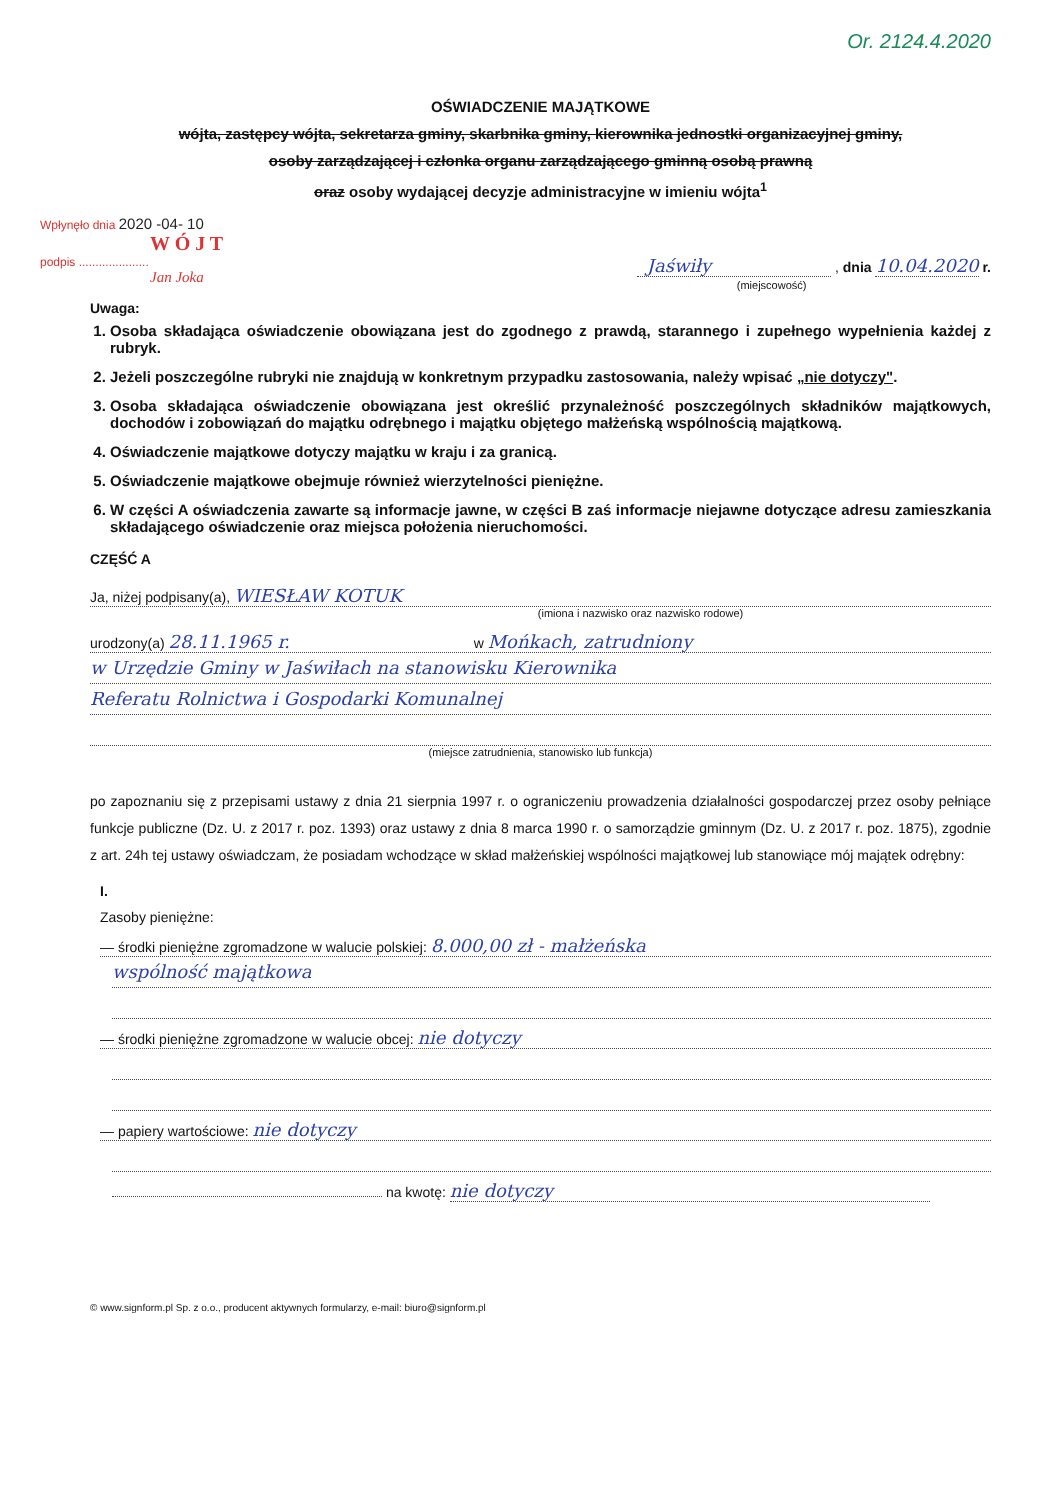Or. 2124.4.2020
OŚWIADCZENIE MAJĄTKOWE
wójta, zastępcy wójta, sekretarza gminy, skarbnika gminy, kierownika jednostki organizacyjnej gminy,
osoby zarządzającej i członka organu zarządzającego gminną osobą prawną
oraz osoby wydającej decyzje administracyjne w imieniu wójta<sup>1</sup>
Wpłynęło dnia 2020 -04- 10
W Ó J T
podpis .....................
Jan Joka
Jaświły , dnia 10.04.2020 r.
(miejscowość)
Uwaga:
1. Osoba składająca oświadczenie obowiązana jest do zgodnego z prawdą, starannego i zupełnego wypełnienia każdej z rubryk.
2. Jeżeli poszczególne rubryki nie znajdują w konkretnym przypadku zastosowania, należy wpisać „nie dotyczy".
3. Osoba składająca oświadczenie obowiązana jest określić przynależność poszczególnych składników majątkowych, dochodów i zobowiązań do majątku odrębnego i majątku objętego małżeńską wspólnością majątkową.
4. Oświadczenie majątkowe dotyczy majątku w kraju i za granicą.
5. Oświadczenie majątkowe obejmuje również wierzytelności pieniężne.
6. W części A oświadczenia zawarte są informacje jawne, w części B zaś informacje niejawne dotyczące adresu zamieszkania składającego oświadczenie oraz miejsca położenia nieruchomości.
CZĘŚĆ A
Ja, niżej podpisany(a), WIESŁAW KOTUK
(imiona i nazwisko oraz nazwisko rodowe)
urodzony(a) 28.11.1965 r. w Mońkach, zatrudniony
w Urzędzie Gminy w Jaświłach na stanowisku Kierownika
Referatu Rolnictwa i Gospodarki Komunalnej
(miejsce zatrudnienia, stanowisko lub funkcja)
po zapoznaniu się z przepisami ustawy z dnia 21 sierpnia 1997 r. o ograniczeniu prowadzenia działalności gospodarczej przez osoby pełniące funkcje publiczne (Dz. U. z 2017 r. poz. 1393) oraz ustawy z dnia 8 marca 1990 r. o samorządzie gminnym (Dz. U. z 2017 r. poz. 1875), zgodnie z art. 24h tej ustawy oświadczam, że posiadam wchodzące w skład małżeńskiej wspólności majątkowej lub stanowiące mój majątek odrębny:
I.
Zasoby pieniężne:
— środki pieniężne zgromadzone w walucie polskiej: 8.000,00 zł - małżeńska
wspólność majątkowa
— środki pieniężne zgromadzone w walucie obcej: nie dotyczy
— papiery wartościowe: nie dotyczy
na kwotę: nie dotyczy
© www.signform.pl Sp. z o.o., producent aktywnych formularzy, e-mail: biuro@signform.pl